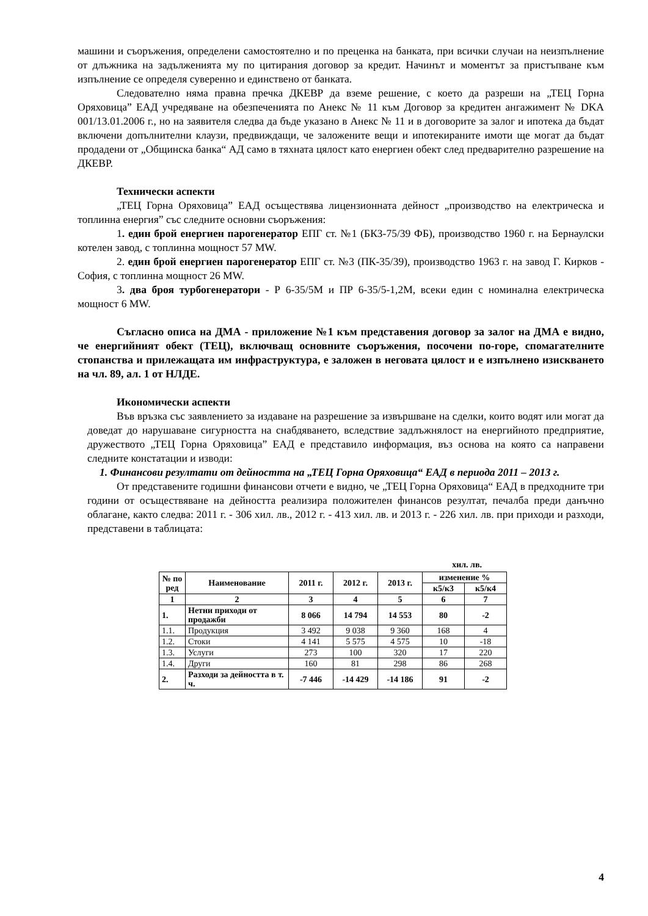машини и съоръжения, определени самостоятелно и по преценка на банката, при всички случаи на неизпълнение от длъжника на задълженията му по цитирания договор за кредит. Начинът и моментът за пристъпване към изпълнение се определя суверенно и единствено от банката.
Следователно няма правна пречка ДКЕВР да вземе решение, с което да разреши на „ТЕЦ Горна Оряховица” ЕАД учредяване на обезпеченията по Анекс № 11 към Договор за кредитен ангажимент № DKA 001/13.01.2006 г., но на заявителя следва да бъде указано в Анекс № 11 и в договорите за залог и ипотека да бъдат включени допълнителни клаузи, предвиждащи, че заложените вещи и ипотекираните имоти ще могат да бъдат продадени от „Общинска банка“ АД само в тяхната цялост като енергиен обект след предварително разрешение на ДКЕВР.
Технически аспекти
„ТЕЦ Горна Оряховица” ЕАД осъществява лицензионната дейност „производство на електрическа и топлинна енергия” със следните основни съоръжения:
1. един брой енергиен парогенератор ЕПГ ст. №1 (БКЗ-75/39 ФБ), производство 1960 г. на Бернаулски котелен завод, с топлинна мощност 57 MW.
2. един брой енергиен парогенератор ЕПГ ст. №3 (ПК-35/39), производство 1963 г. на завод Г. Кирков - София, с топлинна мощност 26 MW.
3. два броя турбогенератори - Р 6-35/5М и ПР 6-35/5-1,2М, всеки един с номинална електрическа мощност 6 MW.
Съгласно описа на ДМА - приложение №1 към представения договор за залог на ДМА е видно, че енергийният обект (ТЕЦ), включващ основните съоръжения, посочени по-горе, спомагателните стопанства и прилежащата им инфраструктура, е заложен в неговата цялост и е изпълнено изискването на чл. 89, ал. 1 от НЛДЕ.
Икономически аспекти
Във връзка със заявлението за издаване на разрешение за извършване на сделки, които водят или могат да доведат до нарушаване сигурността на снабдяването, вследствие задлъжнялост на енергийното предприятие, дружеството „ТЕЦ Горна Оряховица” ЕАД е представило информация, въз основа на която са направени следните констатации и изводи:
1. Финансови резултати от дейността на „ТЕЦ Горна Оряховица“ ЕАД в периода 2011 – 2013 г.
От представените годишни финансови отчети е видно, че „ТЕЦ Горна Оряховица“ ЕАД в предходните три години от осъществяване на дейността реализира положителен финансов резултат, печалба преди данъчно облагане, както следва: 2011 г. - 306 хил. лв., 2012 г. - 413 хил. лв. и 2013 г. - 226 хил. лв. при приходи и разходи, представени в таблицата:
хил. лв.
| № по ред | Наименование | 2011 г. | 2012 г. | 2013 г. | изменение % | |
| --- | --- | --- | --- | --- | --- | --- |
| | | | | | к5/к3 | к5/к4 |
| 1 | 2 | 3 | 4 | 5 | 6 | 7 |
| 1. | Нетни приходи от продажби | 8 066 | 14 794 | 14 553 | 80 | -2 |
| 1.1. | Продукция | 3 492 | 9 038 | 9 360 | 168 | 4 |
| 1.2. | Стоки | 4 141 | 5 575 | 4 575 | 10 | -18 |
| 1.3. | Услуги | 273 | 100 | 320 | 17 | 220 |
| 1.4. | Други | 160 | 81 | 298 | 86 | 268 |
| 2. | Разходи за дейността в т. ч. | -7 446 | -14 429 | -14 186 | 91 | -2 |
4